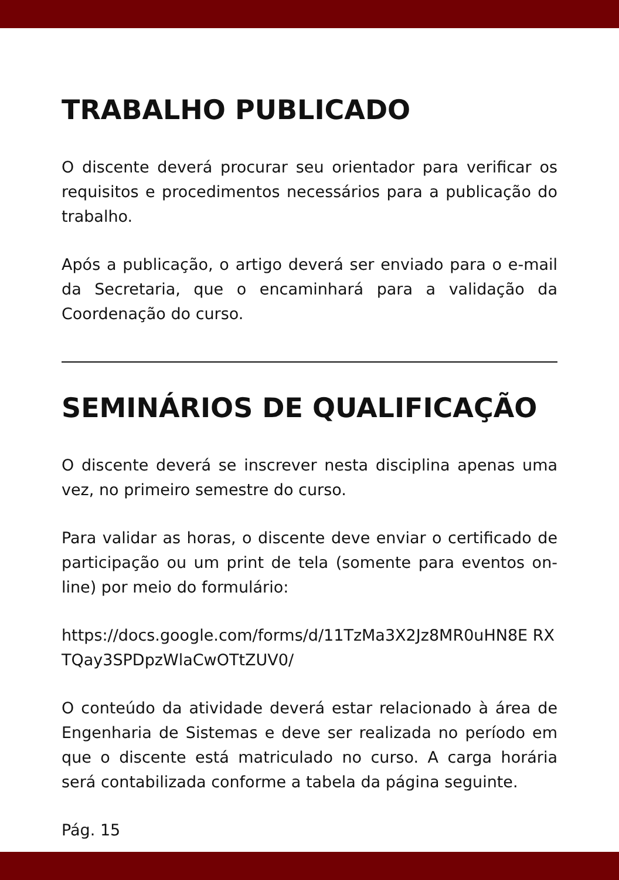TRABALHO PUBLICADO
O discente deverá procurar seu orientador para verificar os requisitos e procedimentos necessários para a publicação do trabalho.
Após a publicação, o artigo deverá ser enviado para o e-mail da Secretaria, que o encaminhará para a validação da Coordenação do curso.
SEMINÁRIOS DE QUALIFICAÇÃO
O discente deverá se inscrever nesta disciplina apenas uma vez, no primeiro semestre do curso.
Para validar as horas, o discente deve enviar o certificado de participação ou um print de tela (somente para eventos on-line) por meio do formulário:
https://docs.google.com/forms/d/11TzMa3X2Jz8MR0uHN8E RXTQay3SPDpzWlaCwOTtZUV0/
O conteúdo da atividade deverá estar relacionado à área de Engenharia de Sistemas e deve ser realizada no período em que o discente está matriculado no curso. A carga horária será contabilizada conforme a tabela da página seguinte.
Pág. 15